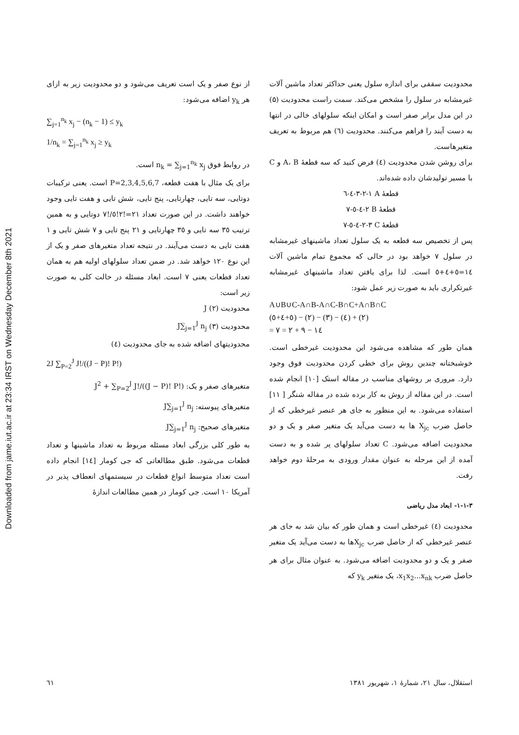Downloaded from jame.iut.ac.ir at 23:34 IRST on Wednesday December 8th 2021
محدودیت سقفی برای اندازه سلول یعنی حداکثر تعداد ماشین آلات غیرمشابه در سلول را مشخص می‌کند. سمت راست محدودیت (۵) در این مدل برابر صفر است و امکان اینکه سلولهای خالی در انتها به دست آیند را فراهم می‌کنند. محدودیت (٦) هم مربوط به تعریف متغیرهاست.
برای روشن شدن محدودیت (٤) فرض کنید که سه قطعهٔ A، B و C با مسیر تولیدشان داده شده‌اند.
قطعهٔ A ١-٢-٣-٤-٦
قطعهٔ B ٢-٤-٥-٧
قطعهٔ C ٣-٢-٤-٥-٧
پس از تخصیص سه قطعه به یک سلول تعداد ماشینهای غیرمشابه در سلول ٧ خواهد بود در حالی که مجموع تمام ماشین آلات ١٤=٥+٤+٥ است. لذا برای یافتن تعداد ماشینهای غیرمشابه غیرتکراری باید به صورت زیر عمل شود:
A∪B∪C-A∩B-A∩C-B∩C+A∩B∩C
(٥+٤+٥) − (٢) − (٣) − (٤) + (٢)
= ١٤ − ٩ + ٢ = ٧
همان طور که مشاهده می‌شود این محدودیت غیرخطی است. خوشبختانه چندین روش برای خطی کردن محدودیت فوق وجود دارد. مروری بر روشهای مناسب در مقاله استک [١٠] انجام شده است. در این مقاله از روش به کار برده شده در مقاله شنگر [ ١١] استفاده می‌شود. به این منظور به جای هر عنصر غیرخطی که از حاصل ضرب X<sub>jc</sub> ها به دست می‌آید یک متغیر صفر و یک و دو محدودیت اضافه می‌شود. C تعداد سلولهای پر شده و به دست آمده از این مرحله به عنوان مقدار ورودی به مرحلهٔ دوم خواهد رفت.
٣-١-١- ابعاد مدل ریاضی
محدودیت (٤) غیرخطی است و همان طور که بیان شد به جای هر عنصر غیرخطی که از حاصل ضرب X<sub>jc</sub>ها به دست می‌آید یک متغیر صفر و یک و دو محدودیت اضافه می‌شود. به عنوان مثال برای هر حاصل ضرب x<sub>1</sub>x<sub>2</sub>...x<sub>nk</sub>، یک متغیر y<sub>k</sub> که
از نوع صفر و یک است تعریف می‌شود و دو محدودیت زیر به ازای هر y<sub>k</sub> اضافه می‌شود:
∑<sub>j=1</sub><sup>n<sub>k</sub></sup> x<sub>j</sub> − (n<sub>k</sub> − 1) ≤ y<sub>k</sub>
1/n<sub>k</sub> = ∑<sub>j=1</sub><sup>n<sub>k</sub></sup> x<sub>j</sub> ≥ y<sub>k</sub>
در روابط فوق n<sub>k</sub> = ∑<sub>j=1</sub><sup>n<sub>k</sub></sup> x<sub>j</sub> است.
برای یک مثال با هفت قطعه، P=2,3,4,5,6,7 است. یعنی ترکیبات دوتایی، سه تایی، چهارتایی، پنج تایی، شش تایی و هفت تایی وجود خواهند داشت. در این صورت تعداد ٢١=!٢!٥/!٧ دوتایی و به همین ترتیب ٣٥ سه تایی و ٣٥ چهارتایی و ٢١ پنج تایی و ٧ شش تایی و ١ هفت تایی به دست می‌آیند. در نتیجه تعداد متغیرهای صفر و یک از این نوع ١٢٠ خواهد شد. در ضمن تعداد سلولهای اولیه هم به همان تعداد قطعات یعنی ٧ است. ابعاد مسئله در حالت کلی به صورت زیر است:
محدودیت (٢) J
محدودیت (٣) J∑<sub>j=1</sub><sup>J</sup> n<sub>j</sub>
محدودیتهای اضافه شده به جای محدودیت (٤)
2J ∑<sub>P=2</sub><sup>J</sup> J!/((J − P)! P!)
متغیرهای صفر و یک: J<sup>2</sup> + ∑<sub>P=2</sub><sup>J</sup> J!/((J − P)! P!)
متغیرهای پیوسته: J∑<sub>j=1</sub><sup>J</sup> n<sub>j</sub>
متغیرهای صحیح: J∑<sub>j=1</sub><sup>J</sup> n<sub>j</sub>
به طور کلی بزرگی ابعاد مسئله مربوط به تعداد ماشینها و تعداد قطعات می‌شود. طبق مطالعاتی که جی کومار [١٤] انجام داده است تعداد متوسط انواع قطعات در سیستمهای انعطاف پذیر در آمریکا ١٠ است. جی کومار در همین مطالعات اندازهٔ
استقلال، سال ٢١، شمارهٔ ١، شهریور ١٣٨١ ٦١